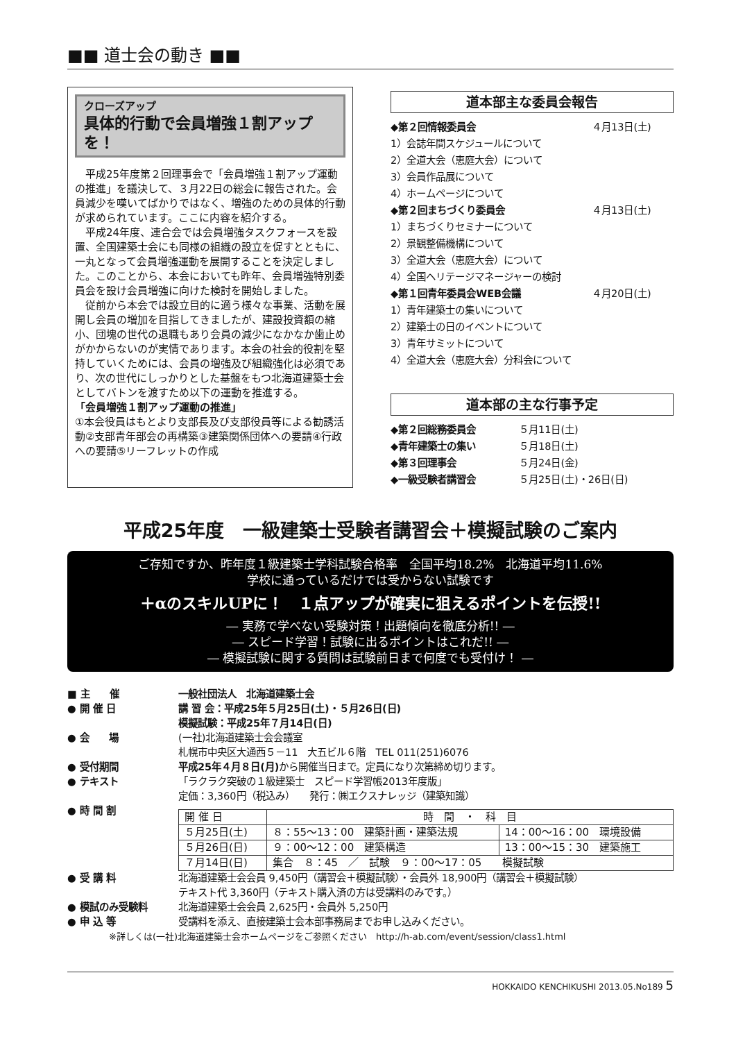■■ 道士会の動き ■■
クローズアップ
具体的行動で会員増強１割アップを！
　平成25年度第２回理事会で「会員増強１割アップ運動の推進」を議決して、３月22日の総会に報告された。会員減少を嘆いてばかりではなく、増強のための具体的行動が求められています。ここに内容を紹介する。
　平成24年度、連合会では会員増強タスクフォースを設置、全国建築士会にも同様の組織の設立を促すとともに、一丸となって会員増強運動を展開することを決定しました。このことから、本会においても昨年、会員増強特別委員会を設け会員増強に向けた検討を開始しました。
　従前から本会では設立目的に適う様々な事業、活動を展開し会員の増加を目指してきましたが、建設投資額の縮小、団塊の世代の退職もあり会員の減少になかなか歯止めがかからないのが実情であります。本会の社会的役割を堅持していくためには、会員の増強及び組織強化は必須であり、次の世代にしっかりとした基盤をもつ北海道建築士会としてバトンを渡すため以下の運動を推進する。
「会員増強１割アップ運動の推進」
①本会役員はもとより支部長及び支部役員等による勧誘活動②支部青年部会の再構築③建築関係団体への要請④行政への要請⑤リーフレットの作成
道本部主な委員会報告
◆第２回情報委員会 ４月13日(土)
1）会誌年間スケジュールについて
2）全道大会（恵庭大会）について
3）会員作品展について
4）ホームページについて
◆第２回まちづくり委員会 ４月13日(土)
1）まちづくりセミナーについて
2）景観整備機構について
3）全道大会（恵庭大会）について
4）全国ヘリテージマネージャーの検討
◆第１回青年委員会WEB会議 ４月20日(土)
1）青年建築士の集いについて
2）建築士の日のイベントについて
3）青年サミットについて
4）全道大会（恵庭大会）分科会について
道本部の主な行事予定
◆第２回総務委員会 ５月11日(土)
◆青年建築士の集い ５月18日(土)
◆第３回理事会 ５月24日(金)
◆一級受験者講習会 ５月25日(土)・26日(日)
平成25年度　一級建築士受験者講習会＋模擬試験のご案内
ご存知ですか、昨年度１級建築士学科試験合格率　全国平均18.2%　北海道平均11.6%
学校に通っているだけでは受からない試験です
＋αのスキルUPに！　１点アップが確実に狙えるポイントを伝授!!
― 実務で学べない受験対策！出題傾向を徹底分析!! ―
― スピード学習！試験に出るポイントはこれだ!! ―
― 模擬試験に関する質問は試験前日まで何度でも受付け！ ―
■ 主　　催 一般社団法人　北海道建築士会
● 開 催 日 講 習 会：平成25年５月25日(土)・５月26日(日)
模擬試験：平成25年７月14日(日)
● 会　　場 (一社)北海道建築士会会議室
札幌市中央区大通西５－11　大五ビル６階　TEL 011(251)6076
● 受付期間 平成25年４月８日(月) から開催当日まで。定員になり次第締め切ります。
● テキスト 「ラクラク突破の１級建築士　スピード学習帳2013年度版」
定価：3,360円（税込み）　　発行：㈱エクスナレッジ（建築知識）
● 時 間 割
| 開 催 日 | 時 間 ・ 科 目 | |
| --- | --- | --- |
| ５月25日(土) | ８：55〜13：00 建築計画・建築法規 | 14：00〜16：00 環境設備 |
| ５月26日(日) | ９：00〜12：00 建築構造 | 13：00〜15：30 建築施工 |
| ７月14日(日) | 集合 ８：45 ／ 試験 ９：00〜17：05 模擬試験 | |
● 受 講 料 北海道建築士会会員 9,450円（講習会＋模擬試験）・会員外 18,900円（講習会＋模擬試験）
テキスト代 3,360円（テキスト購入済の方は受講料のみです。）
● 模試のみ受験料 北海道建築士会会員 2,625円・会員外 5,250円
● 申 込 等 受講料を添え、直接建築士会本部事務局までお申し込みください。
※詳しくは(一社)北海道建築士会ホームページをご参照ください　http://h-ab.com/event/session/class1.html
HOKKAIDO KENCHIKUSHI 2013.05.No189 5